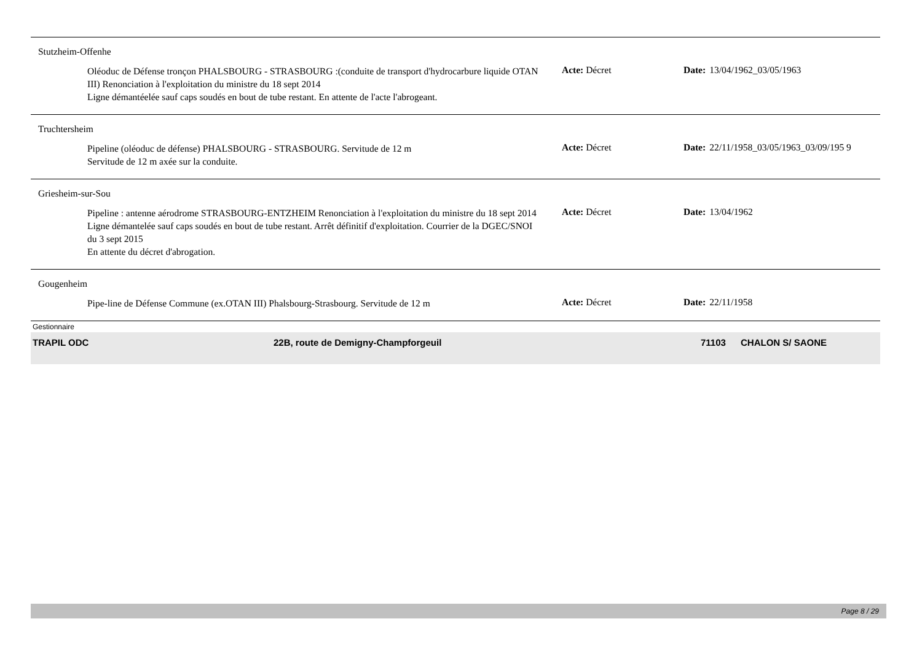Stutzheim-Offenhe
Oléoduc de Défense tronçon PHALSBOURG - STRASBOURG :(conduite de transport d'hydrocarbure liquide OTAN III) Renonciation à l'exploitation du ministre du 18 sept 2014
Ligne démantéelée sauf caps soudés en bout de tube restant. En attente de l'acte l'abrogeant.
Acte: Décret Date: 13/04/1962_03/05/1963
Truchtersheim
Pipeline (oléoduc de défense) PHALSBOURG - STRASBOURG. Servitude de 12 m
Servitude de 12 m axée sur la conduite.
Acte: Décret Date: 22/11/1958_03/05/1963_03/09/195 9
Griesheim-sur-Sou
Pipeline : antenne aérodrome STRASBOURG-ENTZHEIM Renonciation à l'exploitation du ministre du 18 sept 2014
Ligne démantelée sauf caps soudés en bout de tube restant. Arrêt définitif d'exploitation. Courrier de la DGEC/SNOI du 3 sept 2015
En attente du décret d'abrogation.
Acte: Décret Date: 13/04/1962
Gougenheim
Pipe-line de Défense Commune (ex.OTAN III) Phalsbourg-Strasbourg. Servitude de 12 m
Acte: Décret Date: 22/11/1958
Gestionnaire
TRAPIL ODC 22B, route de Demigny-Champforgeuil 71103 CHALON S/ SAONE
Page 8 / 29